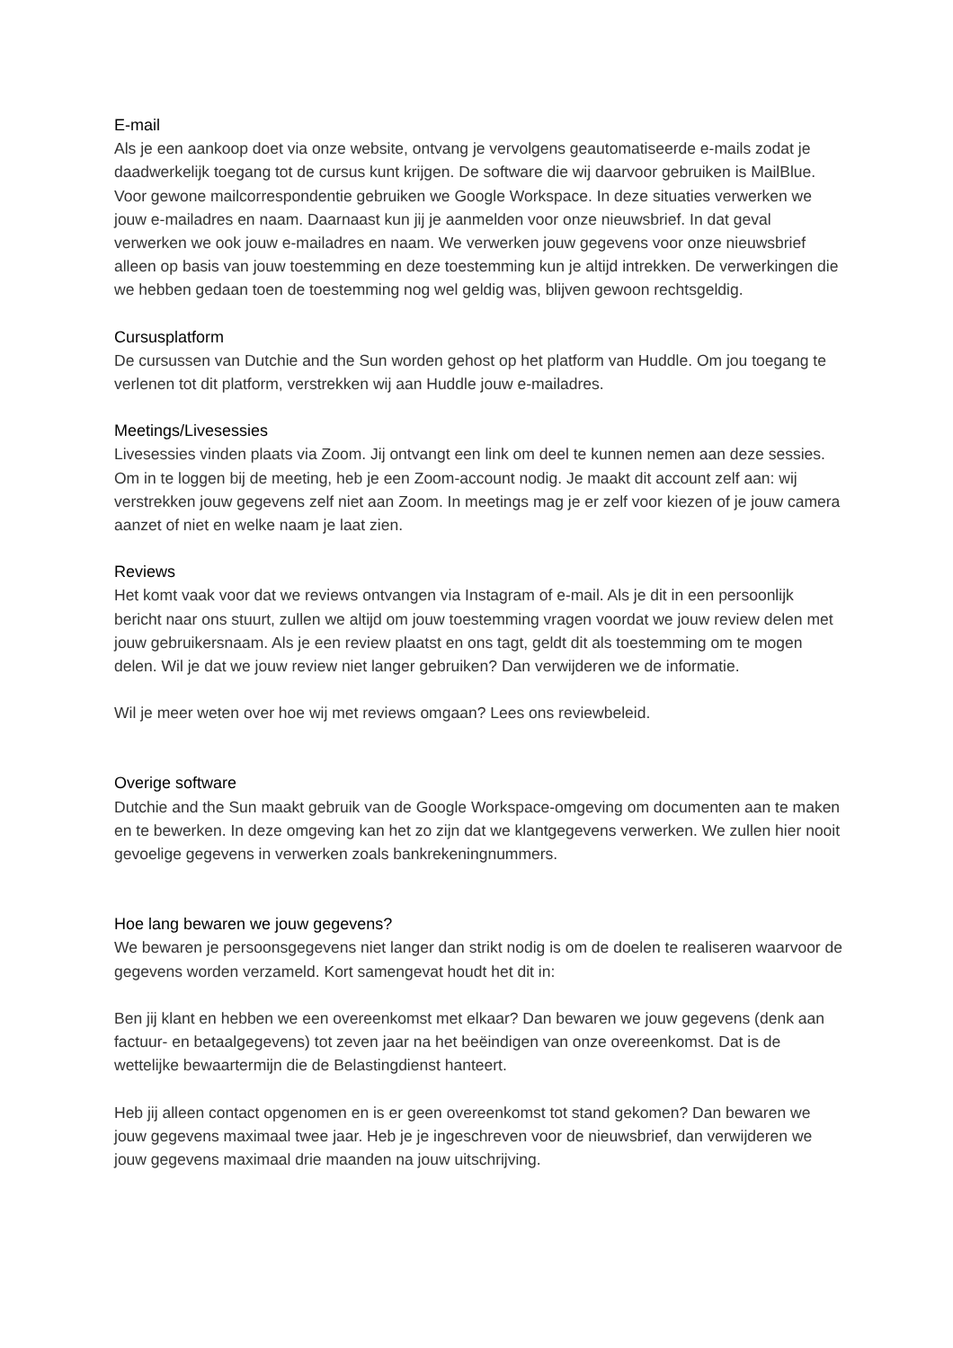E-mail
Als je een aankoop doet via onze website, ontvang je vervolgens geautomatiseerde e-mails zodat je daadwerkelijk toegang tot de cursus kunt krijgen. De software die wij daarvoor gebruiken is MailBlue. Voor gewone mailcorrespondentie gebruiken we Google Workspace. In deze situaties verwerken we jouw e-mailadres en naam. Daarnaast kun jij je aanmelden voor onze nieuwsbrief. In dat geval verwerken we ook jouw e-mailadres en naam. We verwerken jouw gegevens voor onze nieuwsbrief alleen op basis van jouw toestemming en deze toestemming kun je altijd intrekken. De verwerkingen die we hebben gedaan toen de toestemming nog wel geldig was, blijven gewoon rechtsgeldig.
Cursusplatform
De cursussen van Dutchie and the Sun worden gehost op het platform van Huddle. Om jou toegang te verlenen tot dit platform, verstrekken wij aan Huddle jouw e-mailadres.
Meetings/Livesessies
Livesessies vinden plaats via Zoom. Jij ontvangt een link om deel te kunnen nemen aan deze sessies. Om in te loggen bij de meeting, heb je een Zoom-account nodig. Je maakt dit account zelf aan: wij verstrekken jouw gegevens zelf niet aan Zoom. In meetings mag je er zelf voor kiezen of je jouw camera aanzet of niet en welke naam je laat zien.
Reviews
Het komt vaak voor dat we reviews ontvangen via Instagram of e-mail. Als je dit in een persoonlijk bericht naar ons stuurt, zullen we altijd om jouw toestemming vragen voordat we jouw review delen met jouw gebruikersnaam. Als je een review plaatst en ons tagt, geldt dit als toestemming om te mogen delen. Wil je dat we jouw review niet langer gebruiken? Dan verwijderen we de informatie.
Wil je meer weten over hoe wij met reviews omgaan? Lees ons reviewbeleid.
Overige software
Dutchie and the Sun maakt gebruik van de Google Workspace-omgeving om documenten aan te maken en te bewerken. In deze omgeving kan het zo zijn dat we klantgegevens verwerken. We zullen hier nooit gevoelige gegevens in verwerken zoals bankrekeningnummers.
Hoe lang bewaren we jouw gegevens?
We bewaren je persoonsgegevens niet langer dan strikt nodig is om de doelen te realiseren waarvoor de gegevens worden verzameld. Kort samengevat houdt het dit in:
Ben jij klant en hebben we een overeenkomst met elkaar? Dan bewaren we jouw gegevens (denk aan factuur- en betaalgegevens) tot zeven jaar na het beëindigen van onze overeenkomst. Dat is de wettelijke bewaartermijn die de Belastingdienst hanteert.
Heb jij alleen contact opgenomen en is er geen overeenkomst tot stand gekomen? Dan bewaren we jouw gegevens maximaal twee jaar. Heb je je ingeschreven voor de nieuwsbrief, dan verwijderen we jouw gegevens maximaal drie maanden na jouw uitschrijving.